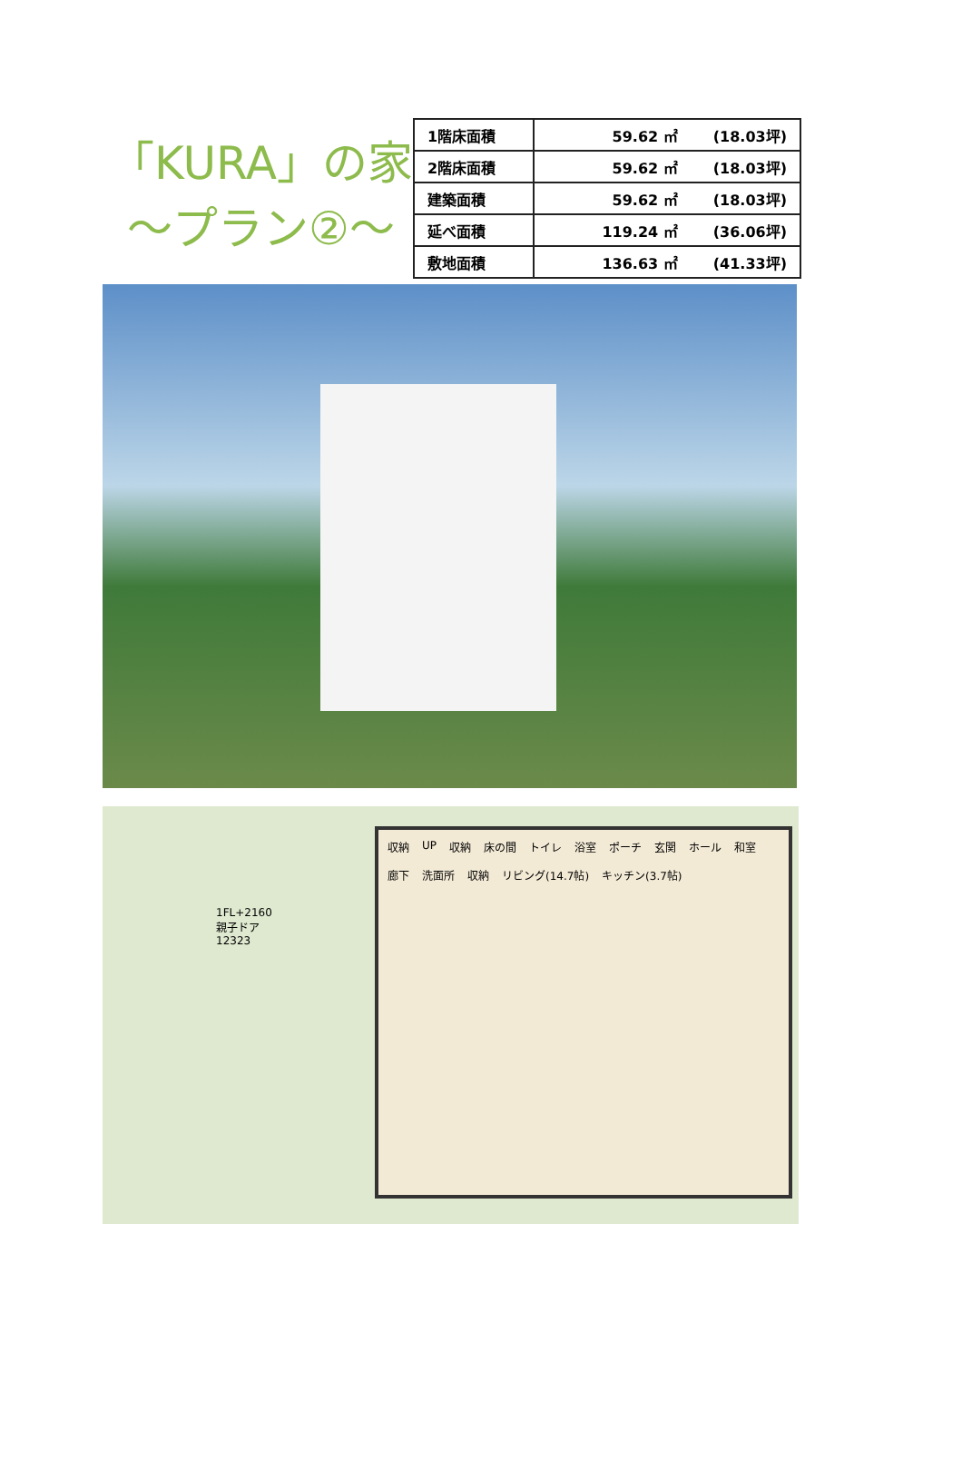「KURA」の家
〜プラン②〜
| 1階床面積 | 59.62 ㎡ (18.03坪) |
| 2階床面積 | 59.62 ㎡ (18.03坪) |
| 建築面積 | 59.62 ㎡ (18.03坪) |
| 延べ面積 | 119.24 ㎡ (36.06坪) |
| 敷地面積 | 136.63 ㎡ (41.33坪) |
1FL+2160 親子ドア 12323
収納 UP 収納 床の間 トイレ 浴室 ポーチ 玄関 ホール 和室 廊下 洗面所 収納 リビング(14.7帖) キッチン(3.7帖)